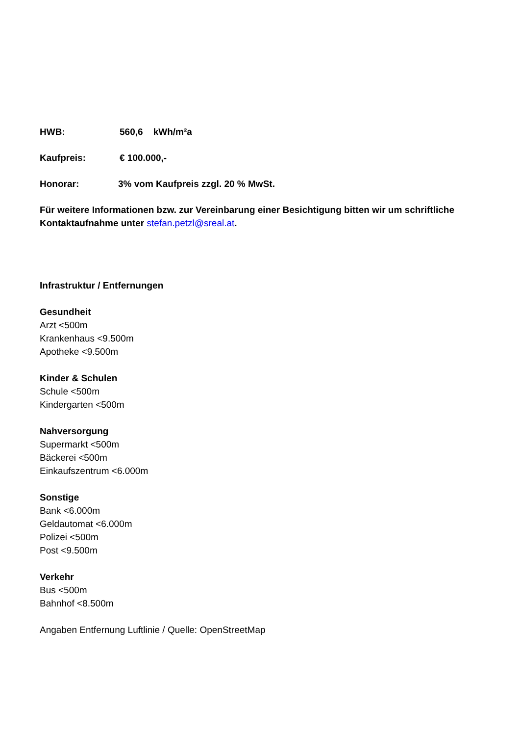HWB: 560,6 kWh/m²a
Kaufpreis: € 100.000,-
Honorar: 3% vom Kaufpreis zzgl. 20 % MwSt.
Für weitere Informationen bzw. zur Vereinbarung einer Besichtigung bitten wir um schriftliche Kontaktaufnahme unter stefan.petzl@sreal.at.
Infrastruktur / Entfernungen
Gesundheit
Arzt <500m
Krankenhaus <9.500m
Apotheke <9.500m
Kinder & Schulen
Schule <500m
Kindergarten <500m
Nahversorgung
Supermarkt <500m
Bäckerei <500m
Einkaufszentrum <6.000m
Sonstige
Bank <6.000m
Geldautomat <6.000m
Polizei <500m
Post <9.500m
Verkehr
Bus <500m
Bahnhof <8.500m
Angaben Entfernung Luftlinie / Quelle: OpenStreetMap